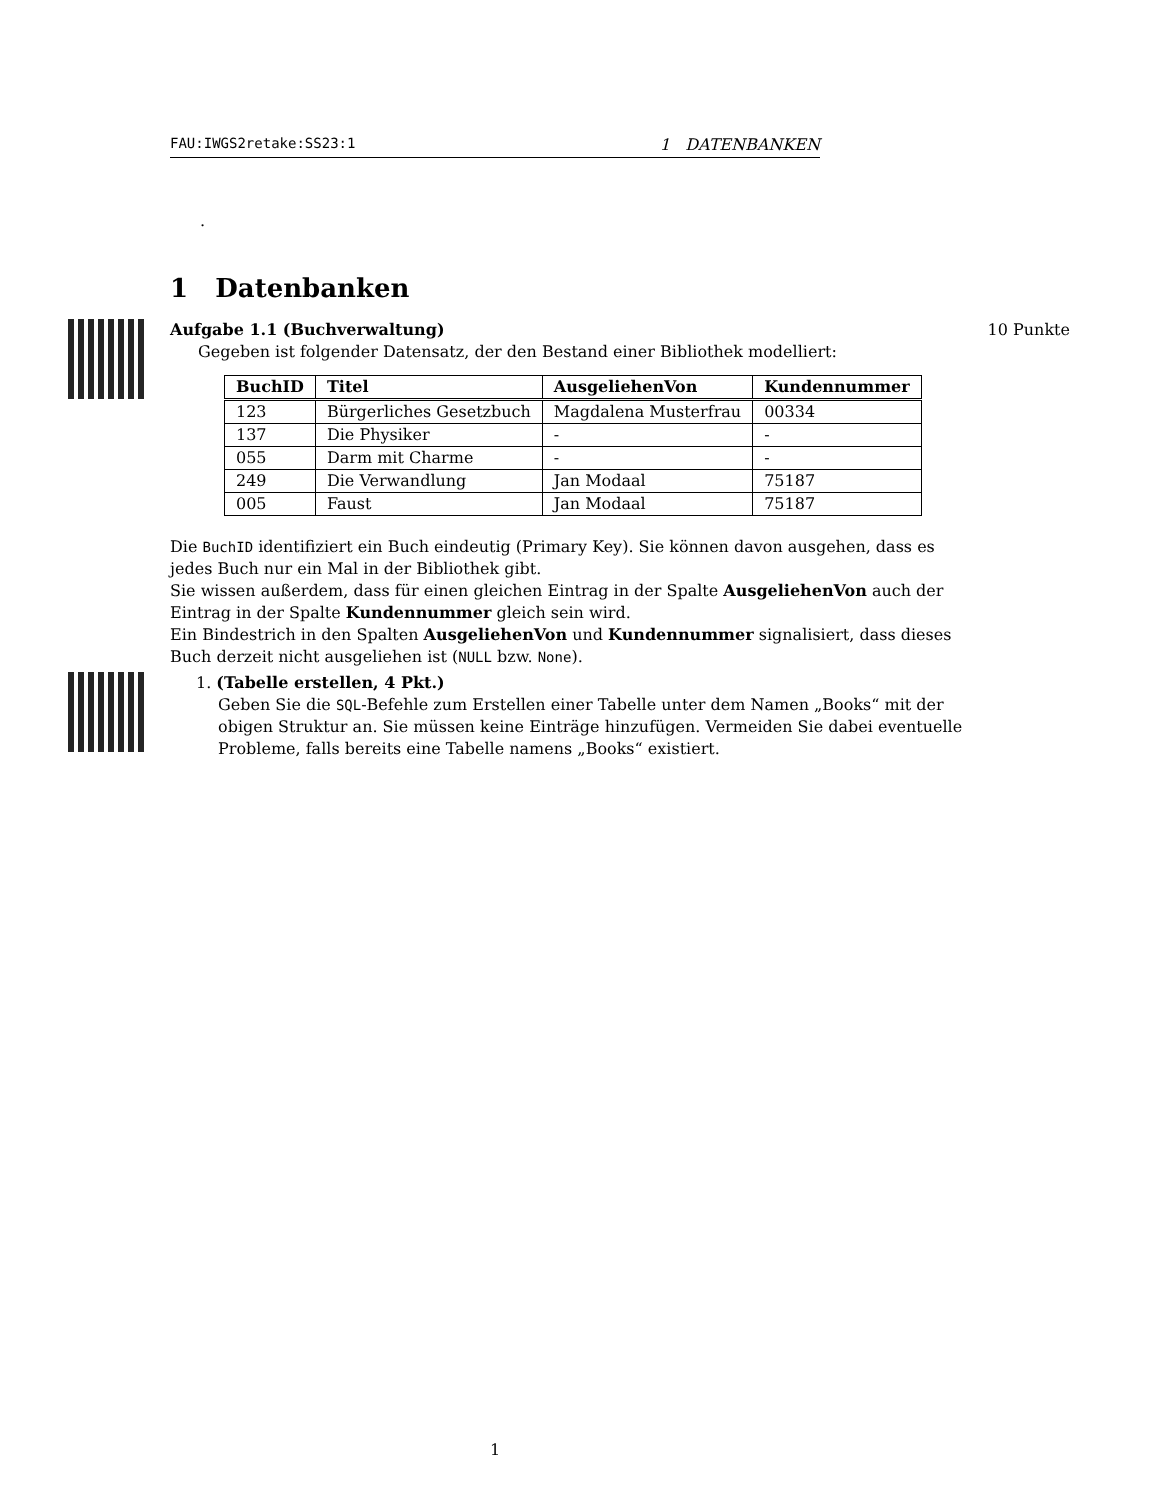FAU:IWGS2retake:SS23:1 1 DATENBANKEN
.
1 Datenbanken
Aufgabe 1.1 (Buchverwaltung) 10 Punkte
Gegeben ist folgender Datensatz, der den Bestand einer Bibliothek modelliert:
| BuchID | Titel | AusgeliehenVon | Kundennummer |
| --- | --- | --- | --- |
| 123 | Bürgerliches Gesetzbuch | Magdalena Musterfrau | 00334 |
| 137 | Die Physiker | - | - |
| 055 | Darm mit Charme | - | - |
| 249 | Die Verwandlung | Jan Modaal | 75187 |
| 005 | Faust | Jan Modaal | 75187 |
Die BuchID identifiziert ein Buch eindeutig (Primary Key). Sie können davon ausgehen, dass es jedes Buch nur ein Mal in der Bibliothek gibt.
Sie wissen außerdem, dass für einen gleichen Eintrag in der Spalte AusgeliehenVon auch der Eintrag in der Spalte Kundennummer gleich sein wird.
Ein Bindestrich in den Spalten AusgeliehenVon und Kundennummer signalisiert, dass dieses Buch derzeit nicht ausgeliehen ist (NULL bzw. None).
1. (Tabelle erstellen, 4 Pkt.)
Geben Sie die SQL-Befehle zum Erstellen einer Tabelle unter dem Namen „Books“ mit der obigen Struktur an. Sie müssen keine Einträge hinzufügen. Vermeiden Sie dabei eventuelle Probleme, falls bereits eine Tabelle namens „Books“ existiert.
1